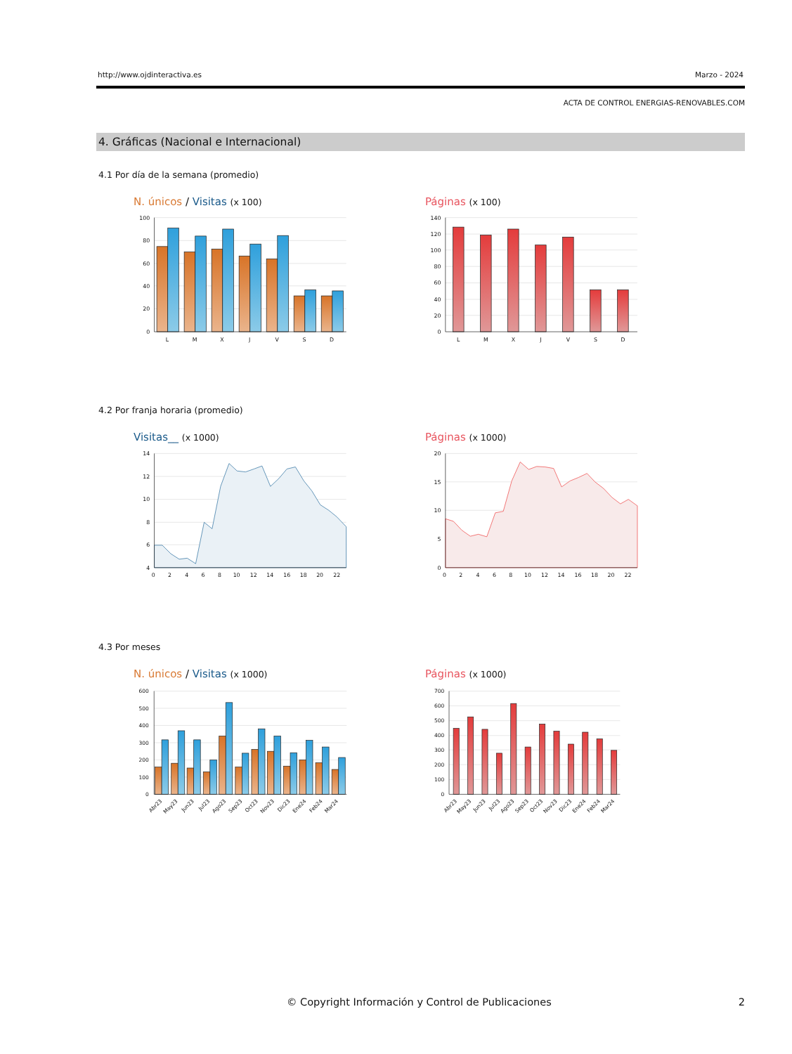http://www.ojdinteractiva.es Marzo - 2024
ACTA DE CONTROL ENERGIAS-RENOVABLES.COM
4. Gráficas (Nacional e Internacional)
4.1 Por día de la semana (promedio)
N. únicos / Visitas (x 100)
100
80
60
40
20
0
L
M
X
J
V
S
D
Páginas (x 100)
140
120
100
80
60
40
20
0
L
M
X
J
V
S
D
4.2 Por franja horaria (promedio)
Visitas__ (x 1000)
14
12
10
8
6
4
0
2
4
6
8
10
12
14
16
18
20
22
Páginas (x 1000)
20
15
10
5
0
0
2
4
6
8
10
12
14
16
18
20
22
4.3 Por meses
N. únicos / Visitas (x 1000)
600
500
400
300
200
100
0
Abr23
May23
Jun23
Jul23
Ago23
Sep23
Oct23
Nov23
Dic23
Ene24
Feb24
Mar24
Páginas (x 1000)
700
600
500
400
300
200
100
0
Abr23
May23
Jun23
Jul23
Ago23
Sep23
Oct23
Nov23
Dic23
Ene24
Feb24
Mar24
© Copyright Información y Control de Publicaciones 2